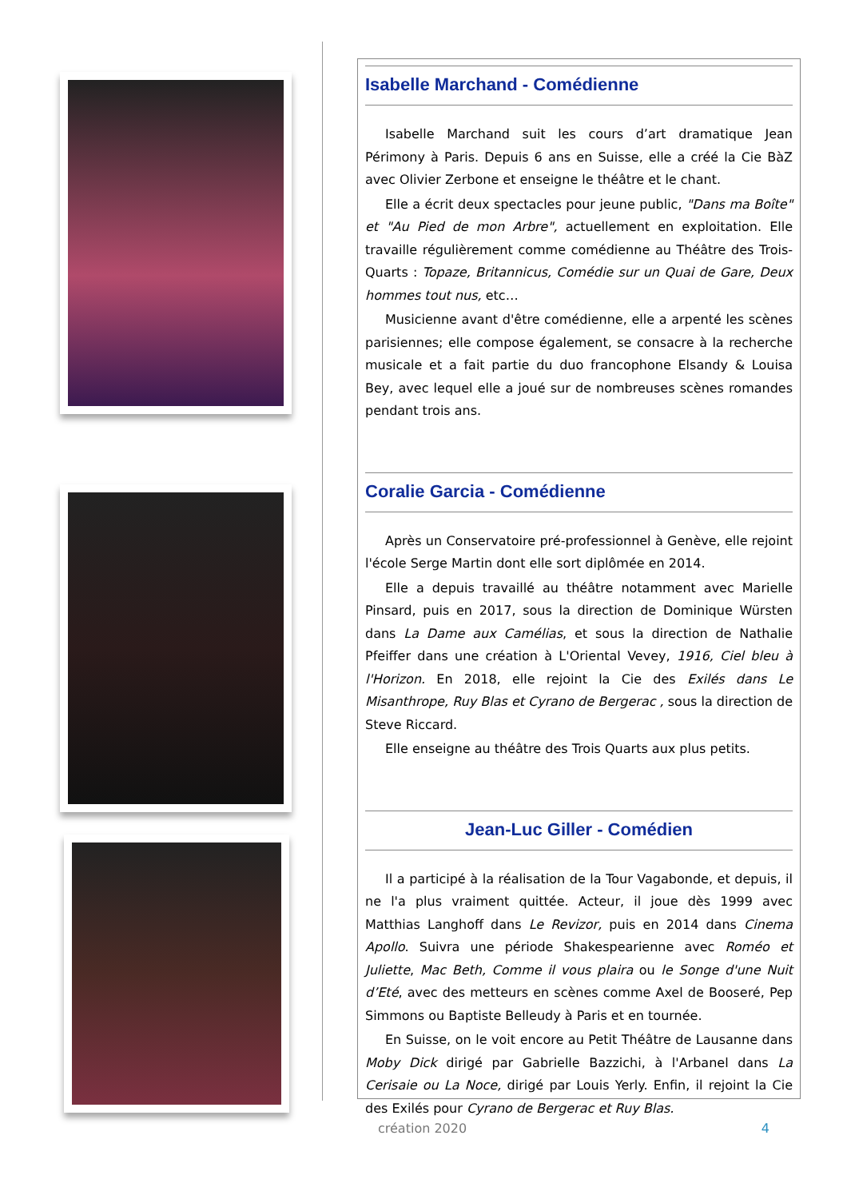Isabelle Marchand - Comédienne
Isabelle Marchand suit les cours d’art dramatique Jean Périmony à Paris. Depuis 6 ans en Suisse, elle a créé la Cie BàZ avec Olivier Zerbone et enseigne le théâtre et le chant.
Elle a écrit deux spectacles pour jeune public, "Dans ma Boîte" et "Au Pied de mon Arbre", actuellement en exploitation. Elle travaille régulièrement comme comédienne au Théâtre des Trois-Quarts : Topaze, Britannicus, Comédie sur un Quai de Gare, Deux hommes tout nus, etc…
Musicienne avant d'être comédienne, elle a arpenté les scènes parisiennes; elle compose également, se consacre à la recherche musicale et a fait partie du duo francophone Elsandy & Louisa Bey, avec lequel elle a joué sur de nombreuses scènes romandes pendant trois ans.
Coralie Garcia - Comédienne
Après un Conservatoire pré-professionnel à Genève, elle rejoint l'école Serge Martin dont elle sort diplômée en 2014.
Elle a depuis travaillé au théâtre notamment avec Marielle Pinsard, puis en 2017, sous la direction de Dominique Würsten dans La Dame aux Camélias, et sous la direction de Nathalie Pfeiffer dans une création à L'Oriental Vevey, 1916, Ciel bleu à l'Horizon. En 2018, elle rejoint la Cie des Exilés dans Le Misanthrope, Ruy Blas et Cyrano de Bergerac , sous la direction de Steve Riccard.
Elle enseigne au théâtre des Trois Quarts aux plus petits.
Jean-Luc Giller - Comédien
Il a participé à la réalisation de la Tour Vagabonde, et depuis, il ne l'a plus vraiment quittée. Acteur, il joue dès 1999 avec Matthias Langhoff dans Le Revizor, puis en 2014 dans Cinema Apollo. Suivra une période Shakespearienne avec Roméo et Juliette, Mac Beth, Comme il vous plaira ou le Songe d'une Nuit d’Eté, avec des metteurs en scènes comme Axel de Booseré, Pep Simmons ou Baptiste Belleudy à Paris et en tournée.
En Suisse, on le voit encore au Petit Théâtre de Lausanne dans Moby Dick dirigé par Gabrielle Bazzichi, à l'Arbanel dans La Cerisaie ou La Noce, dirigé par Louis Yerly. Enfin, il rejoint la Cie des Exilés pour Cyrano de Bergerac et Ruy Blas.
création 2020 4